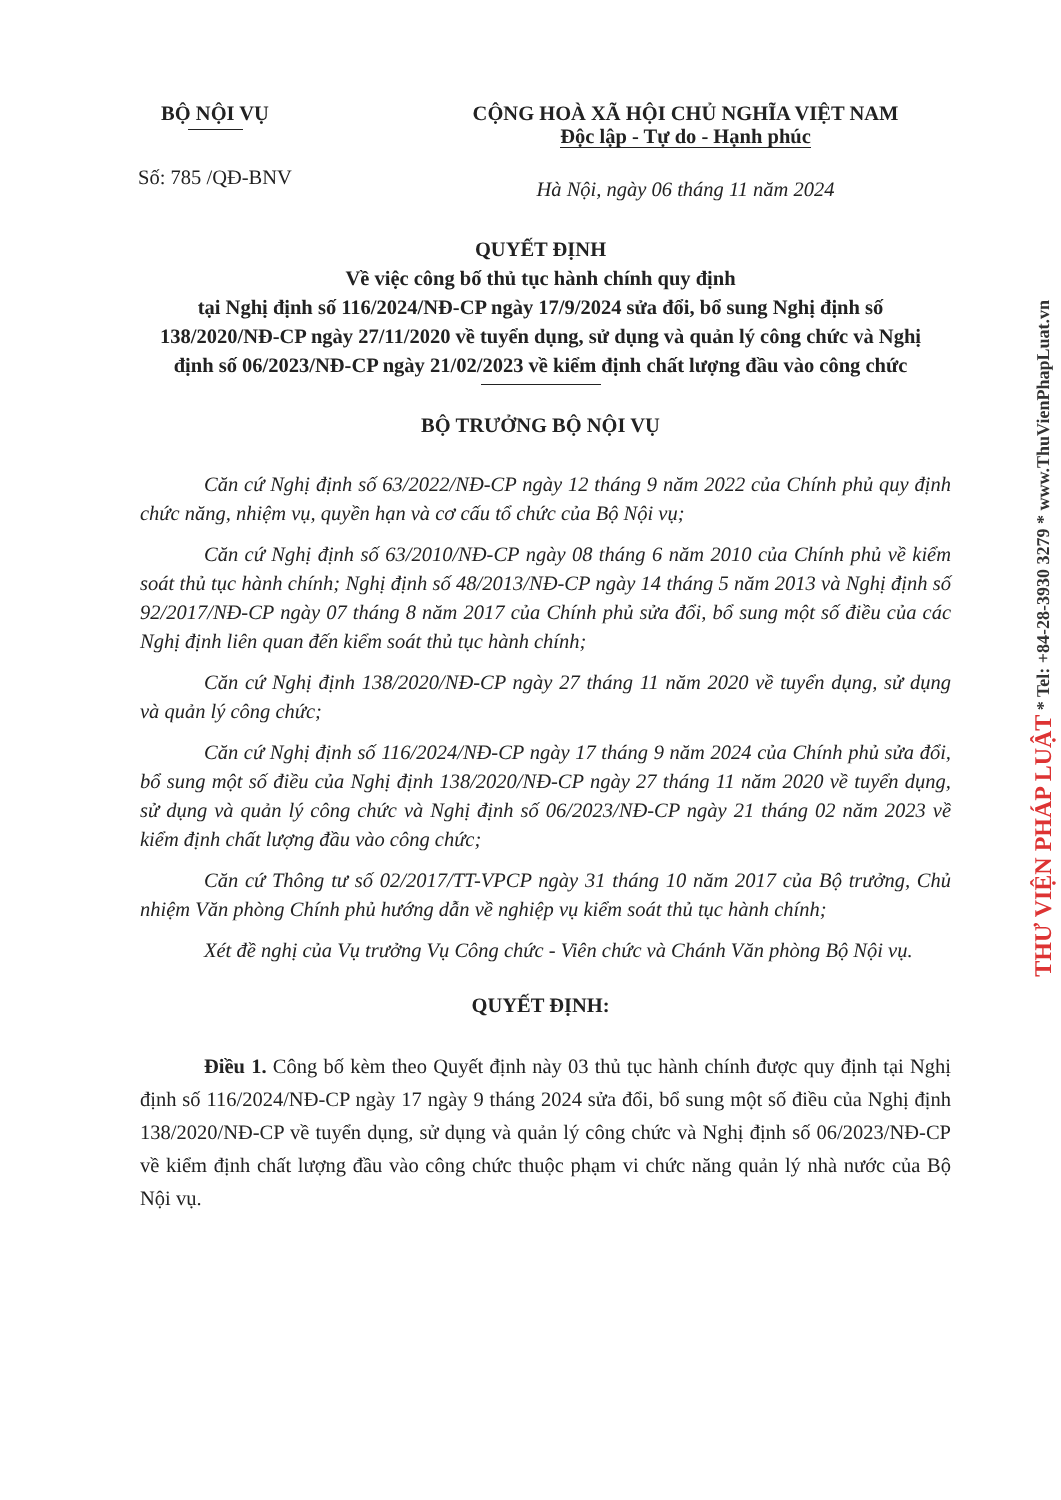BỘ NỘI VỤ
Số: 785 /QĐ-BNV
CỘNG HOÀ XÃ HỘI CHỦ NGHĨA VIỆT NAM
Độc lập - Tự do - Hạnh phúc
Hà Nội, ngày 06 tháng 11 năm 2024
QUYẾT ĐỊNH
Về việc công bố thủ tục hành chính quy định
tại Nghị định số 116/2024/NĐ-CP ngày 17/9/2024 sửa đổi, bổ sung Nghị định số 138/2020/NĐ-CP ngày 27/11/2020 về tuyển dụng, sử dụng và quản lý công chức và Nghị định số 06/2023/NĐ-CP ngày 21/02/2023 về kiểm định chất lượng đầu vào công chức
BỘ TRƯỞNG BỘ NỘI VỤ
Căn cứ Nghị định số 63/2022/NĐ-CP ngày 12 tháng 9 năm 2022 của Chính phủ quy định chức năng, nhiệm vụ, quyền hạn và cơ cấu tổ chức của Bộ Nội vụ;
Căn cứ Nghị định số 63/2010/NĐ-CP ngày 08 tháng 6 năm 2010 của Chính phủ về kiểm soát thủ tục hành chính; Nghị định số 48/2013/NĐ-CP ngày 14 tháng 5 năm 2013 và Nghị định số 92/2017/NĐ-CP ngày 07 tháng 8 năm 2017 của Chính phủ sửa đổi, bổ sung một số điều của các Nghị định liên quan đến kiểm soát thủ tục hành chính;
Căn cứ Nghị định 138/2020/NĐ-CP ngày 27 tháng 11 năm 2020 về tuyển dụng, sử dụng và quản lý công chức;
Căn cứ Nghị định số 116/2024/NĐ-CP ngày 17 tháng 9 năm 2024 của Chính phủ sửa đổi, bổ sung một số điều của Nghị định 138/2020/NĐ-CP ngày 27 tháng 11 năm 2020 về tuyển dụng, sử dụng và quản lý công chức và Nghị định số 06/2023/NĐ-CP ngày 21 tháng 02 năm 2023 về kiểm định chất lượng đầu vào công chức;
Căn cứ Thông tư số 02/2017/TT-VPCP ngày 31 tháng 10 năm 2017 của Bộ trưởng, Chủ nhiệm Văn phòng Chính phủ hướng dẫn về nghiệp vụ kiểm soát thủ tục hành chính;
Xét đề nghị của Vụ trưởng Vụ Công chức - Viên chức và Chánh Văn phòng Bộ Nội vụ.
QUYẾT ĐỊNH:
Điều 1. Công bố kèm theo Quyết định này 03 thủ tục hành chính được quy định tại Nghị định số 116/2024/NĐ-CP ngày 17 ngày 9 tháng 2024 sửa đổi, bổ sung một số điều của Nghị định 138/2020/NĐ-CP về tuyển dụng, sử dụng và quản lý công chức và Nghị định số 06/2023/NĐ-CP về kiểm định chất lượng đầu vào công chức thuộc phạm vi chức năng quản lý nhà nước của Bộ Nội vụ.
THƯ VIỆN PHÁP LUẬT * Tel: +84-28-3930 3279 * www.ThuVienPhapLuat.vn